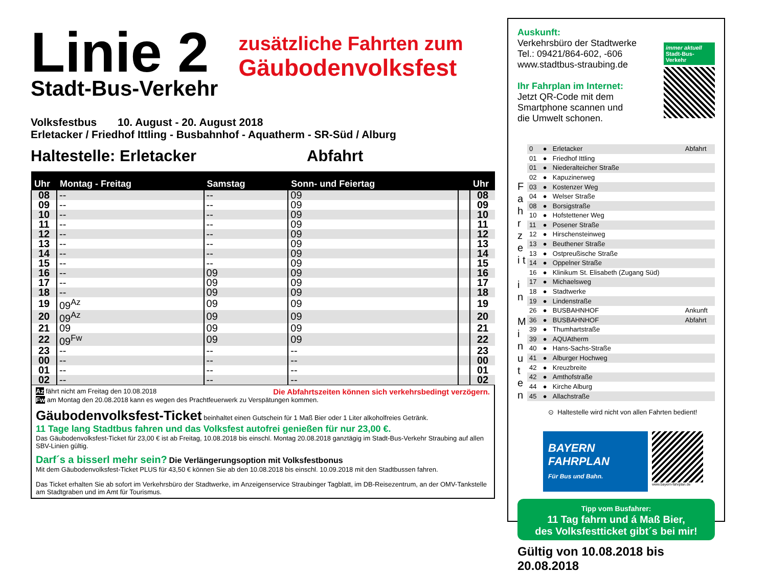Linie 2
Stadt-Bus-Verkehr
zusätzliche Fahrten zum
Gäubodenvolksfest
Volksfestbus 10. August - 20. August 2018
Erletacker / Friedhof Ittling - Busbahnhof - Aquatherm - SR-Süd / Alburg
Haltestelle: Erletacker Abfahrt
| Uhr | Montag - Freitag | Samstag | Sonn- und Feiertag | | Uhr |
| --- | --- | --- | --- | --- | --- |
| 08 | -- | -- | 09 | | 08 |
| 09 | -- | -- | 09 | | 09 |
| 10 | -- | -- | 09 | | 10 |
| 11 | -- | -- | 09 | | 11 |
| 12 | -- | -- | 09 | | 12 |
| 13 | -- | -- | 09 | | 13 |
| 14 | -- | -- | 09 | | 14 |
| 15 | -- | -- | 09 | | 15 |
| 16 | -- | 09 | 09 | | 16 |
| 17 | -- | 09 | 09 | | 17 |
| 18 | -- | 09 | 09 | | 18 |
| 19 | 09<sup>Az</sup> | 09 | 09 | | 19 |
| 20 | 09<sup>Az</sup> | 09 | 09 | | 20 |
| 21 | 09 | 09 | 09 | | 21 |
| 22 | 09<sup>Fw</sup> | 09 | 09 | | 22 |
| 23 | -- | -- | -- | | 23 |
| 00 | -- | -- | -- | | 00 |
| 01 | -- | -- | -- | | 01 |
| 02 | -- | -- | -- | | 02 |
Az fährt nicht am Freitag den 10.08.2018 Die Abfahrtszeiten können sich verkehrsbedingt verzögern.
Fw am Montag den 20.08.2018 kann es wegen des Prachtfeuerwerk zu Verspätungen kommen.
Gäubodenvolksfest-Ticket beinhaltet einen Gutschein für 1 Maß Bier oder 1 Liter alkoholfreies Getränk.
11 Tage lang Stadtbus fahren und das Volksfest autofrei genießen für nur 23,00 €.
Das Gäubodenvolksfest-Ticket für 23,00 € ist ab Freitag, 10.08.2018 bis einschl. Montag 20.08.2018 ganztägig im Stadt-Bus-Verkehr Straubing auf allen SBV-Linien gültig.
Darf´s a bisserl mehr sein? Die Verlängerungsoption mit Volksfestbonus
Mit dem Gäubodenvolksfest-Ticket PLUS für 43,50 € können Sie ab den 10.08.2018 bis einschl. 10.09.2018 mit den Stadtbussen fahren.
Das Ticket erhalten Sie ab sofort im Verkehrsbüro der Stadtwerke, im Anzeigenservice Straubinger Tagblatt, im DB-Reisezentrum, an der OMV-Tankstelle am Stadtgraben und im Amt für Tourismus.
Auskunft:
Verkehrsbüro der Stadtwerke
Tel.: 09421/864-602, -606
www.stadtbus-straubing.de
Ihr Fahrplan im Internet:
Jetzt QR-Code mit dem
Smartphone scannen und
die Umwelt schonen.
immer aktuell
Stadt-Bus-Verkehr
F a h r z e i t
i n
M i n u t e n
| 0 | ● | Erletacker | Abfahrt |
| 01 | ● | Friedhof Ittling | |
| 01 | ● | Niederalteicher Straße | |
| 02 | ● | Kapuzinerweg | |
| 03 | ● | Kostenzer Weg | |
| 04 | ● | Welser Straße | |
| 08 | ● | Borsigstraße | |
| 10 | ● | Hofstettener Weg | |
| 11 | ● | Posener Straße | |
| 12 | ● | Hirschensteinweg | |
| 13 | ● | Beuthener Straße | |
| 13 | ● | Ostpreußische Straße | |
| 14 | ● | Oppelner Straße | |
| 16 | ● | Klinikum St. Elisabeth (Zugang Süd) | |
| 17 | ● | Michaelsweg | |
| 18 | ● | Stadtwerke | |
| 19 | ● | Lindenstraße | |
| 26 | ● | BUSBAHNHOF | Ankunft |
| 36 | ● | BUSBAHNHOF | Abfahrt |
| 39 | ● | Thumhartstraße | |
| 39 | ● | AQUAtherm | |
| 40 | ● | Hans-Sachs-Straße | |
| 41 | ● | Alburger Hochweg | |
| 42 | ● | Kreuzbreite | |
| 42 | ● | Amthofstraße | |
| 44 | ● | Kirche Alburg | |
| 45 | ● | Allachstraße | |
⊙ Haltestelle wird nicht von allen Fahrten bedient!
BAYERN
FAHRPLAN
Für Bus und Bahn.
www.bayern-fahrplan.de
Tipp vom Busfahrer:
11 Tag fahrn und á Maß Bier,
des Volksfestticket gibt´s bei mir!
Gültig von 10.08.2018 bis 20.08.2018